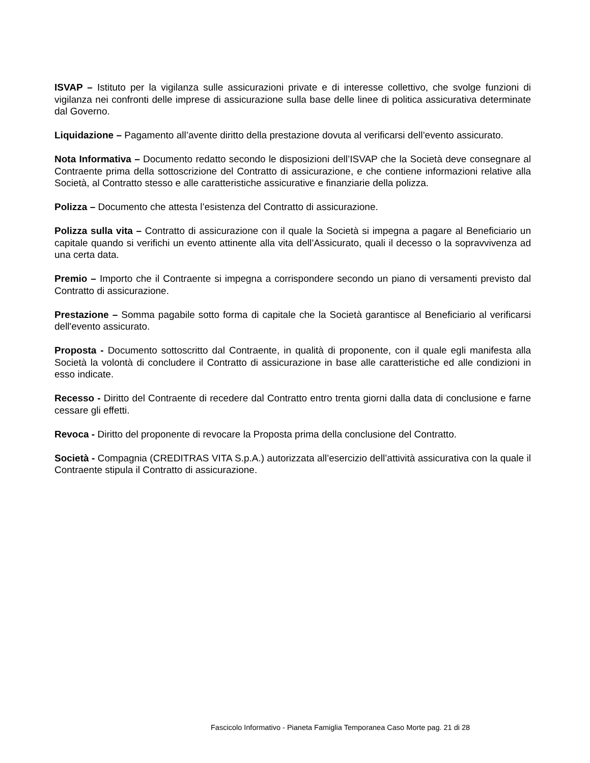ISVAP – Istituto per la vigilanza sulle assicurazioni private e di interesse collettivo, che svolge funzioni di vigilanza nei confronti delle imprese di assicurazione sulla base delle linee di politica assicurativa determinate dal Governo.
Liquidazione – Pagamento all’avente diritto della prestazione dovuta al verificarsi dell’evento assicurato.
Nota Informativa – Documento redatto secondo le disposizioni dell’ISVAP che la Società deve consegnare al Contraente prima della sottoscrizione del Contratto di assicurazione, e che contiene informazioni relative alla Società, al Contratto stesso e alle caratteristiche assicurative e finanziarie della polizza.
Polizza – Documento che attesta l’esistenza del Contratto di assicurazione.
Polizza sulla vita – Contratto di assicurazione con il quale la Società si impegna a pagare al Beneficiario un capitale quando si verifichi un evento attinente alla vita dell’Assicurato, quali il decesso o la sopravvivenza ad una certa data.
Premio – Importo che il Contraente si impegna a corrispondere secondo un piano di versamenti previsto dal Contratto di assicurazione.
Prestazione – Somma pagabile sotto forma di capitale che la Società garantisce al Beneficiario al verificarsi dell'evento assicurato.
Proposta - Documento sottoscritto dal Contraente, in qualità di proponente, con il quale egli manifesta alla Società la volontà di concludere il Contratto di assicurazione in base alle caratteristiche ed alle condizioni in esso indicate.
Recesso - Diritto del Contraente di recedere dal Contratto entro trenta giorni dalla data di conclusione e farne cessare gli effetti.
Revoca - Diritto del proponente di revocare la Proposta prima della conclusione del Contratto.
Società - Compagnia (CREDITRAS VITA S.p.A.) autorizzata all’esercizio dell’attività assicurativa con la quale il Contraente stipula il Contratto di assicurazione.
Fascicolo Informativo - Pianeta Famiglia Temporanea Caso Morte pag. 21 di 28